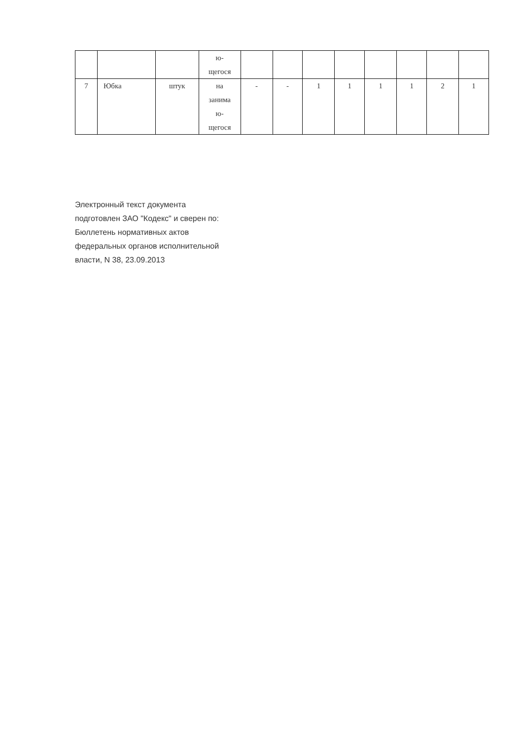| | | | ю- щегося | | | | | | | | |
| 7 | Юбка | штук | на занима ю- щегося | - | - | 1 | 1 | 1 | 1 | 2 | 1 |
Электронный текст документа
подготовлен ЗАО "Кодекс" и сверен по:
Бюллетень нормативных актов
федеральных органов исполнительной
власти, N 38, 23.09.2013